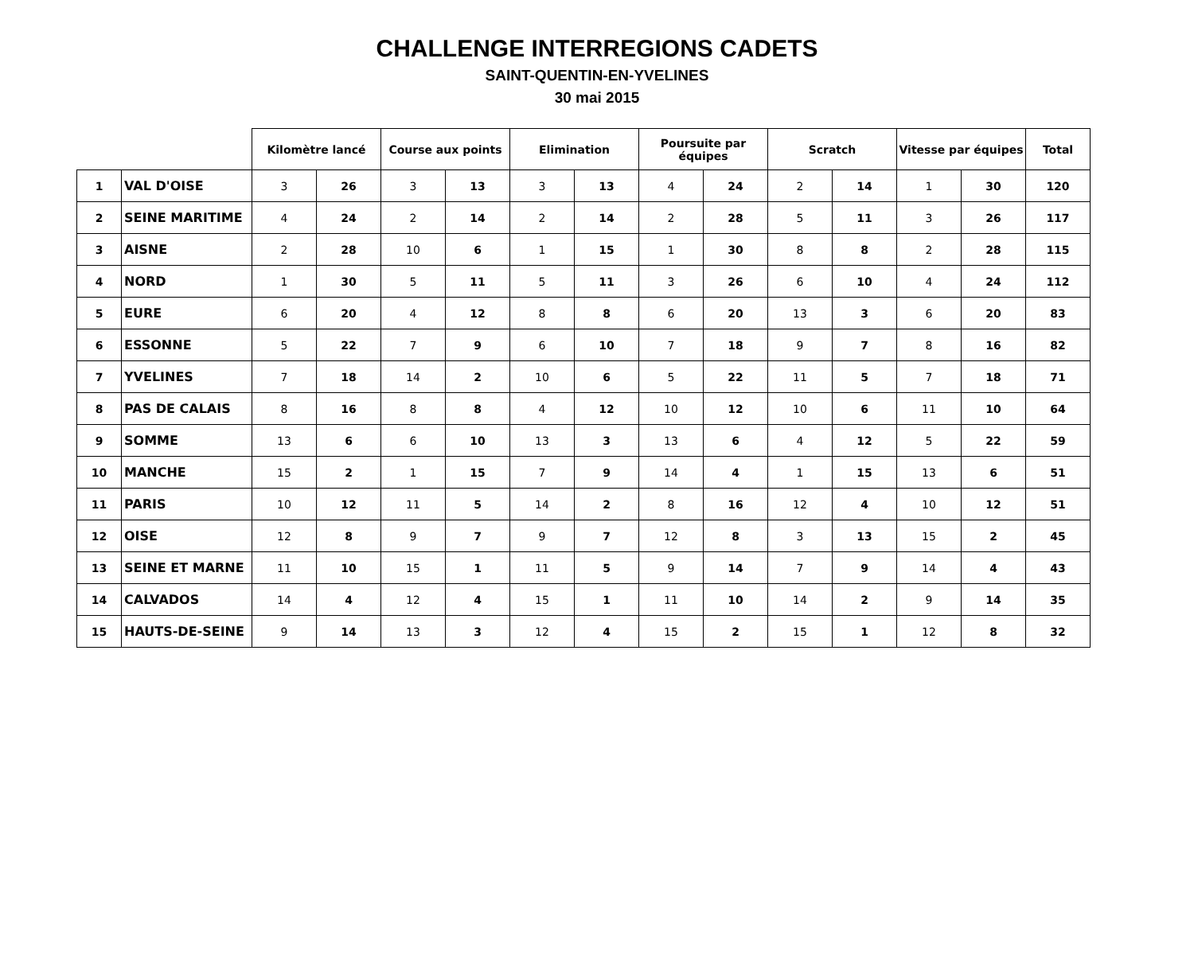CHALLENGE INTERREGIONS CADETS
SAINT-QUENTIN-EN-YVELINES
30 mai 2015
| | | Kilomètre lancé | | Course aux points | | Elimination | | Poursuite par équipes | | Scratch | | Vitesse par équipes | | Total |
| --- | --- | --- | --- | --- | --- | --- | --- | --- | --- | --- | --- | --- | --- | --- |
| 1 | VAL D'OISE | 3 | 26 | 3 | 13 | 3 | 13 | 4 | 24 | 2 | 14 | 1 | 30 | 120 |
| 2 | SEINE MARITIME | 4 | 24 | 2 | 14 | 2 | 14 | 2 | 28 | 5 | 11 | 3 | 26 | 117 |
| 3 | AISNE | 2 | 28 | 10 | 6 | 1 | 15 | 1 | 30 | 8 | 8 | 2 | 28 | 115 |
| 4 | NORD | 1 | 30 | 5 | 11 | 5 | 11 | 3 | 26 | 6 | 10 | 4 | 24 | 112 |
| 5 | EURE | 6 | 20 | 4 | 12 | 8 | 8 | 6 | 20 | 13 | 3 | 6 | 20 | 83 |
| 6 | ESSONNE | 5 | 22 | 7 | 9 | 6 | 10 | 7 | 18 | 9 | 7 | 8 | 16 | 82 |
| 7 | YVELINES | 7 | 18 | 14 | 2 | 10 | 6 | 5 | 22 | 11 | 5 | 7 | 18 | 71 |
| 8 | PAS DE CALAIS | 8 | 16 | 8 | 8 | 4 | 12 | 10 | 12 | 10 | 6 | 11 | 10 | 64 |
| 9 | SOMME | 13 | 6 | 6 | 10 | 13 | 3 | 13 | 6 | 4 | 12 | 5 | 22 | 59 |
| 10 | MANCHE | 15 | 2 | 1 | 15 | 7 | 9 | 14 | 4 | 1 | 15 | 13 | 6 | 51 |
| 11 | PARIS | 10 | 12 | 11 | 5 | 14 | 2 | 8 | 16 | 12 | 4 | 10 | 12 | 51 |
| 12 | OISE | 12 | 8 | 9 | 7 | 9 | 7 | 12 | 8 | 3 | 13 | 15 | 2 | 45 |
| 13 | SEINE ET MARNE | 11 | 10 | 15 | 1 | 11 | 5 | 9 | 14 | 7 | 9 | 14 | 4 | 43 |
| 14 | CALVADOS | 14 | 4 | 12 | 4 | 15 | 1 | 11 | 10 | 14 | 2 | 9 | 14 | 35 |
| 15 | HAUTS-DE-SEINE | 9 | 14 | 13 | 3 | 12 | 4 | 15 | 2 | 15 | 1 | 12 | 8 | 32 |